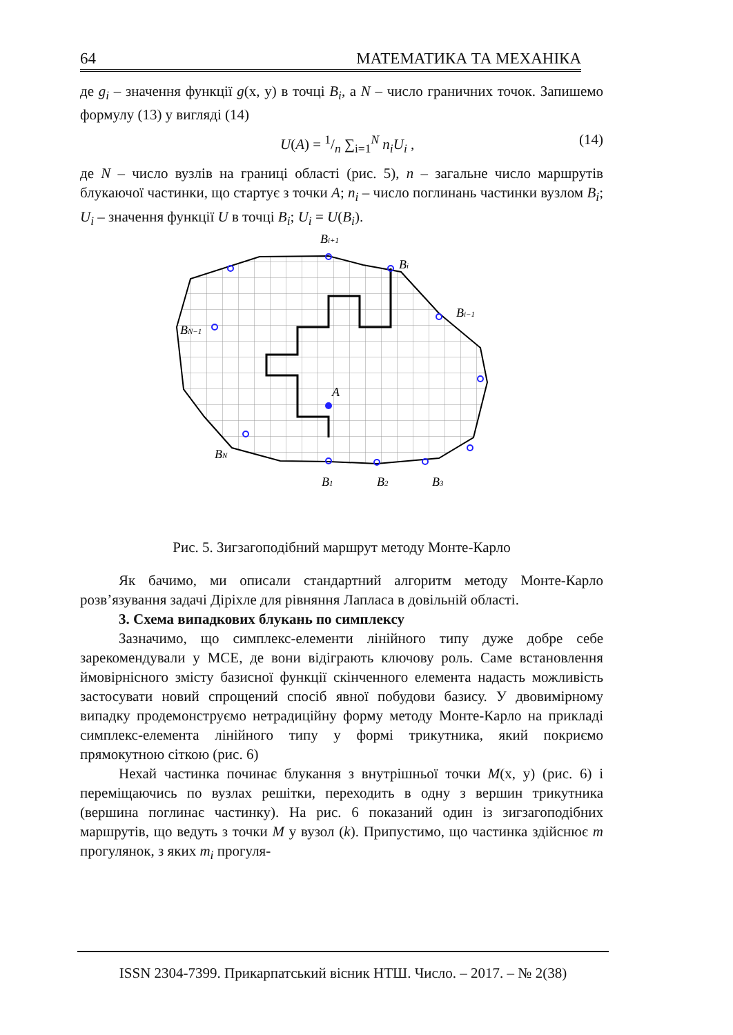64 МАТЕМАТИКА ТА МЕХАНІКА
де g<sub>i</sub> – значення функції g(x, y) в точці B<sub>i</sub>, а N – число граничних точок. Запишемо формулу (13) у вигляді (14)
U(A) = 1/n ∑<sub>i=1</sub><sup>N</sup> n<sub>i</sub>U<sub>i</sub> , (14)
де N – число вузлів на границі області (рис. 5), n – загальне число маршрутів блукаючої частинки, що стартує з точки A; n<sub>i</sub> – число поглинань частинки вузлом B<sub>i</sub>; U<sub>i</sub> – значення функції U в точці B<sub>i</sub>; U<sub>i</sub> = U(B<sub>i</sub>).
Bi+1
Bi
Bi−1
BN−1
BN
A
B1
B2
B3
Рис. 5. Зигзагоподібний маршрут методу Монте-Карло
Як бачимо, ми описали стандартний алгоритм методу Монте-Карло розв’язування задачі Діріхле для рівняння Лапласа в довільній області.
3. Схема випадкових блукань по симплексу
Зазначимо, що симплекс-елементи лінійного типу дуже добре себе зарекомендували у МСЕ, де вони відіграють ключову роль. Саме встановлення ймовірнісного змісту базисної функції скінченного елемента надасть можливість застосувати новий спрощений спосіб явної побудови базису. У двовимірному випадку продемонструємо нетрадиційну форму методу Монте-Карло на прикладі симплекс-елемента лінійного типу у формі трикутника, який покриємо прямокутною сіткою (рис. 6)
Нехай частинка починає блукання з внутрішньої точки M(x, y) (рис. 6) і переміщаючись по вузлах решітки, переходить в одну з вершин трикутника (вершина поглинає частинку). На рис. 6 показаний один із зигзагоподібних маршрутів, що ведуть з точки M у вузол (k). Припустимо, що частинка здійснює m прогулянок, з яких m<sub>i</sub> прогуля-
ISSN 2304-7399. Прикарпатський вісник НТШ. Число. – 2017. – № 2(38)